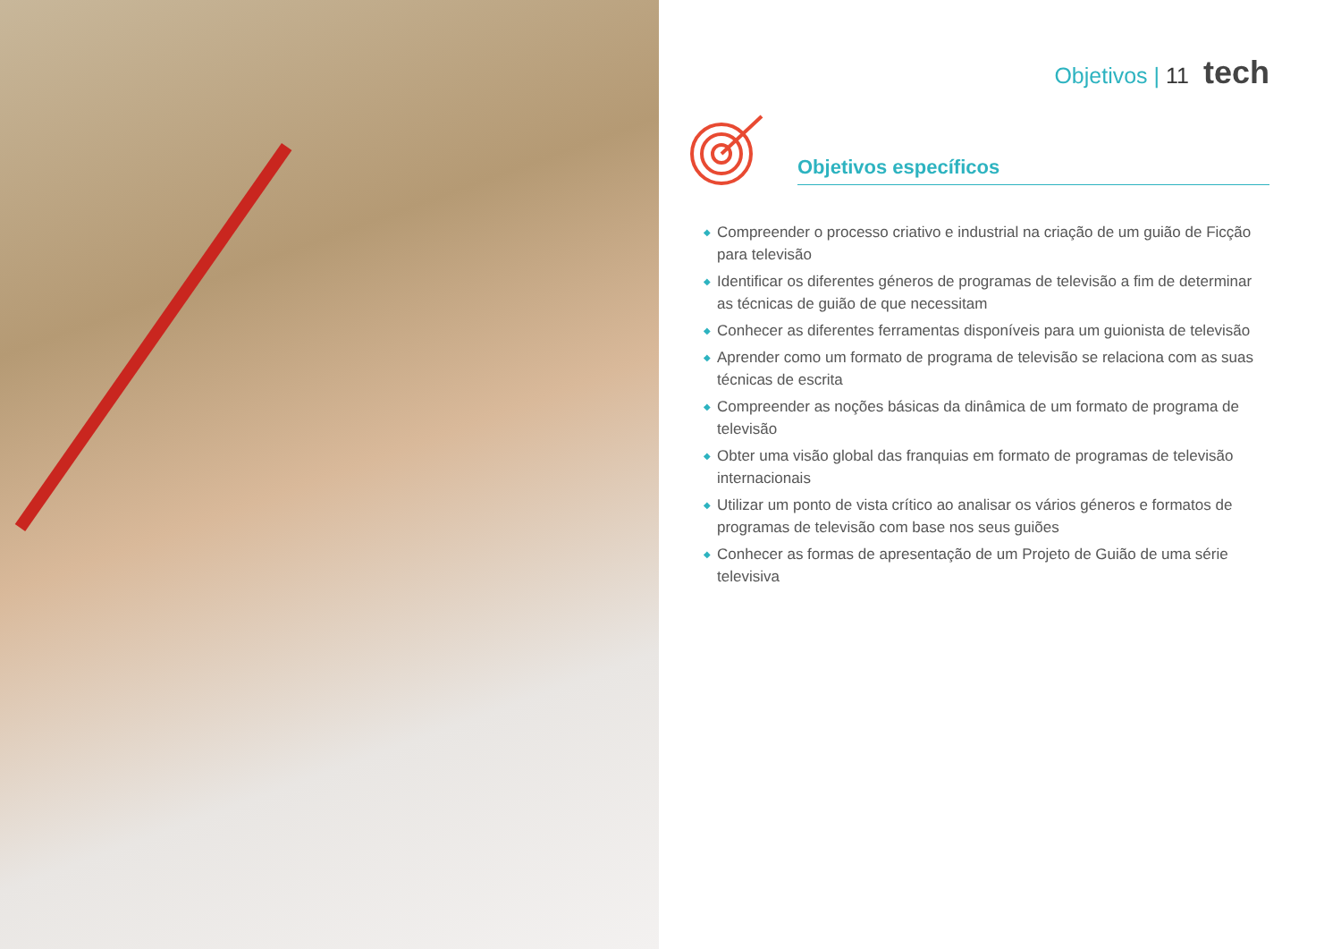Objetivos | 11 tech
Objetivos específicos
◆ Compreender o processo criativo e industrial na criação de um guião de Ficção para televisão
◆ Identificar os diferentes géneros de programas de televisão a fim de determinar as técnicas de guião de que necessitam
◆ Conhecer as diferentes ferramentas disponíveis para um guionista de televisão
◆ Aprender como um formato de programa de televisão se relaciona com as suas técnicas de escrita
◆ Compreender as noções básicas da dinâmica de um formato de programa de televisão
◆ Obter uma visão global das franquias em formato de programas de televisão internacionais
◆ Utilizar um ponto de vista crítico ao analisar os vários géneros e formatos de programas de televisão com base nos seus guiões
◆ Conhecer as formas de apresentação de um Projeto de Guião de uma série televisiva